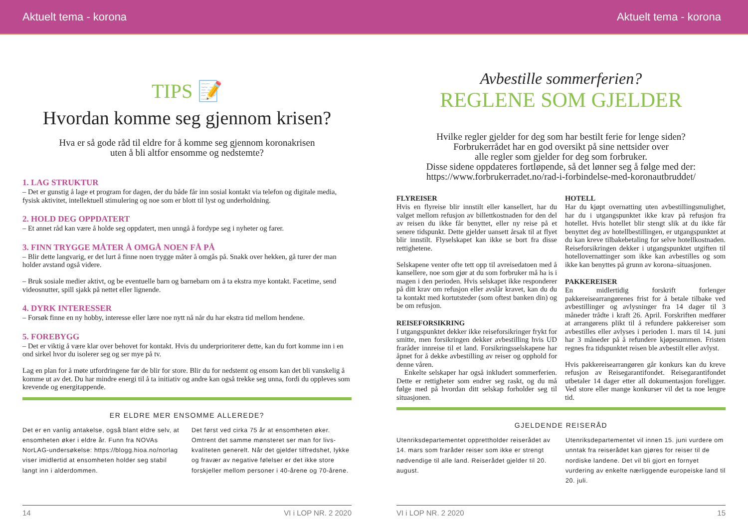Aktuelt tema - korona Aktuelt tema - korona
TIPS 📝
Hvordan komme seg gjennom krisen?
Hva er så gode råd til eldre for å komme seg gjennom koronakrisen
uten å bli altfor ensomme og nedstemte?
1. LAG STRUKTUR
– Det er gunstig å lage et program for dagen, der du både får inn sosial kontakt via telefon og digitale media, fysisk aktivitet, intellektuell stimulering og noe som er blott til lyst og underholdning.
2. HOLD DEG OPPDATERT
– Et annet råd kan være å holde seg oppdatert, men unngå å fordype seg i nyheter og farer.
3. FINN TRYGGE MÅTER Å OMGÅ NOEN FÅ PÅ
– Blir dette langvarig, er det lurt å finne noen trygge måter å omgås på. Snakk over hekken, gå turer der man holder avstand også videre.
– Bruk sosiale medier aktivt, og be eventuelle barn og barnebarn om å ta ekstra mye kontakt. Facetime, send videosnutter, spill sjakk på nettet eller lignende.
4. DYRK INTERESSER
– Forsøk finne en ny hobby, interesse eller lære noe nytt nå når du har ekstra tid mellom hendene.
5. FOREBYGG
– Det er viktig å være klar over behovet for kontakt. Hvis du underprioriterer dette, kan du fort komme inn i en ond sirkel hvor du isolerer seg og ser mye på tv.
Lag en plan for å møte utfordringene før de blir for store. Blir du for nedstemt og ensom kan det bli vanskelig å komme ut av det. Du har mindre energi til å ta initiativ og andre kan også trekke seg unna, fordi du oppleves som krevende og energitappende.
ER ELDRE MER ENSOMME ALLEREDE?
Det er en vanlig antakelse, også blant eldre selv, at ensomheten øker i eldre år. Funn fra NOVAs NorLAG-undersøkelse: https://blogg.hioa.no/norlag viser imidlertid at ensomheten holder seg stabil langt inn i alder­dommen.
Det først ved cirka 75 år at ensomheten øker. Omtrent det samme mønsteret ser man for livs­kvaliteten generelt. Når det gjelder tilfredshet, lykke og fravær av negative følelser er det ikke store forskjeller mellom personer i 40-årene og 70-årene.
14 VI i LOP NR. 2 2020
Avbestille sommerferien?
REGLENE SOM GJELDER
Hvilke regler gjelder for deg som har bestilt ferie for lenge siden?
Forbrukerrådet har en god oversikt på sine nettsider over
alle regler som gjelder for deg som forbruker.
Disse sidene oppdateres fortløpende, så det lønner seg å følge med der:
https://www.forbrukerradet.no/rad-i-forbindelse-med-koronautbruddet/
FLYREISER
Hvis en flyreise blir innstilt eller kansellert, har du valget mellom refusjon av billettkostnaden for den del av reisen du ikke får benyttet, eller ny reise på et senere tidspunkt. Dette gjelder uansett årsak til at flyet blir innstilt. Flyselskapet kan ikke se bort fra disse rettighetene.
Selskapene venter ofte tett opp til avreisedatoen med å kansellere, noe som gjør at du som forbruker må ha is i magen i den perioden. Hvis selskapet ikke responderer på ditt krav om refusjon eller avslår kravet, kan du du ta kontakt med kortutsteder (som oftest banken din) og be om refusjon.
REISEFORSIKRING
I utgangspunktet dekker ikke reiseforsikringer frykt for smitte, men forsikringen dekker avbestilling hvis UD fraråder innreise til et land. Forsikringsselskapene har åpnet for å dekke avbestilling av reiser og opphold for denne våren.
Enkelte selskaper har også inkludert sommerferien. Dette er rettigheter som endrer seg raskt, og du må følge med på hvordan ditt selskap forholder seg til situasjonen.
HOTELL
Har du kjøpt overnatting uten avbestillingsmulighet, har du i utgangspunktet ikke krav på refusjon fra hotellet. Hvis hotellet blir stengt slik at du ikke får benyttet deg av hotellbestillingen, er utgangspunktet at du kan kreve tilbakebetaling for selve hotellkostnaden. Reiseforsikringen dekker i utgangspunktet utgiften til hotellovernattinger som ikke kan avbestilles og som ikke kan benyttes på grunn av korona–situasjonen.
PAKKEREISER
En midlertidig forskrift forlenger pakkereisearrangørenes frist for å betale tilbake ved avbestillinger og avlysninger fra 14 dager til 3 måneder trådte i kraft 26. April. Forskriften medfører at arrangørens plikt til å refundere pakkereiser som avbestilles eller avlyses i perioden 1. mars til 14. juni har 3 måneder på å refundere kjøpesummen. Fristen regnes fra tidspunktet reisen ble avbestilt eller avlyst.
Hvis pakkereisearrangøren går konkurs kan du kreve refusjon av Reisegarantifondet. Reisegarantifondet utbetaler 14 dager etter all dokumentasjon foreligger. Ved store eller mange konkurser vil det ta noe lengre tid.
GJELDENDE REISERÅD
Utenriksdepartementet opprettholder reiserådet av 14. mars som fraråder reiser som ikke er strengt nødvendige til alle land. Reiserådet gjelder til 20. august.
Utenriksdepartementet vil innen 15. juni vurdere om unntak fra reiserådet kan gjøres for reiser til de nordiske landene. Det vil bli gjort en fornyet vurdering av enkelte nærliggende europeiske land til 20. juli.
VI i LOP NR. 2 2020 15